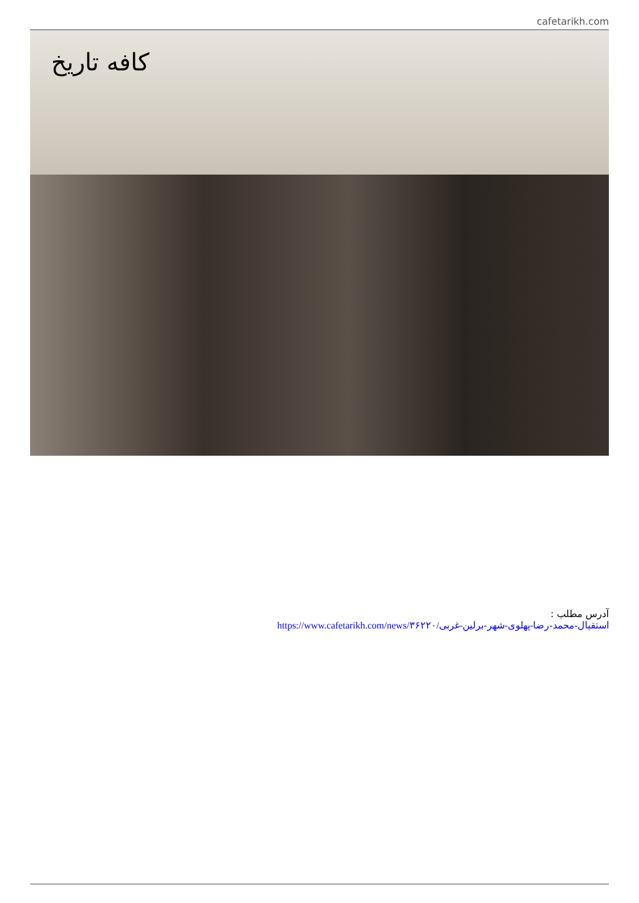cafetarikh.com
کافه تاریخ
آدرس مطلب :
https://www.cafetarikh.com/news/۳۶۲۲۰/استقبال-محمد-رضا-پهلوی-شهر-برلین-غربی